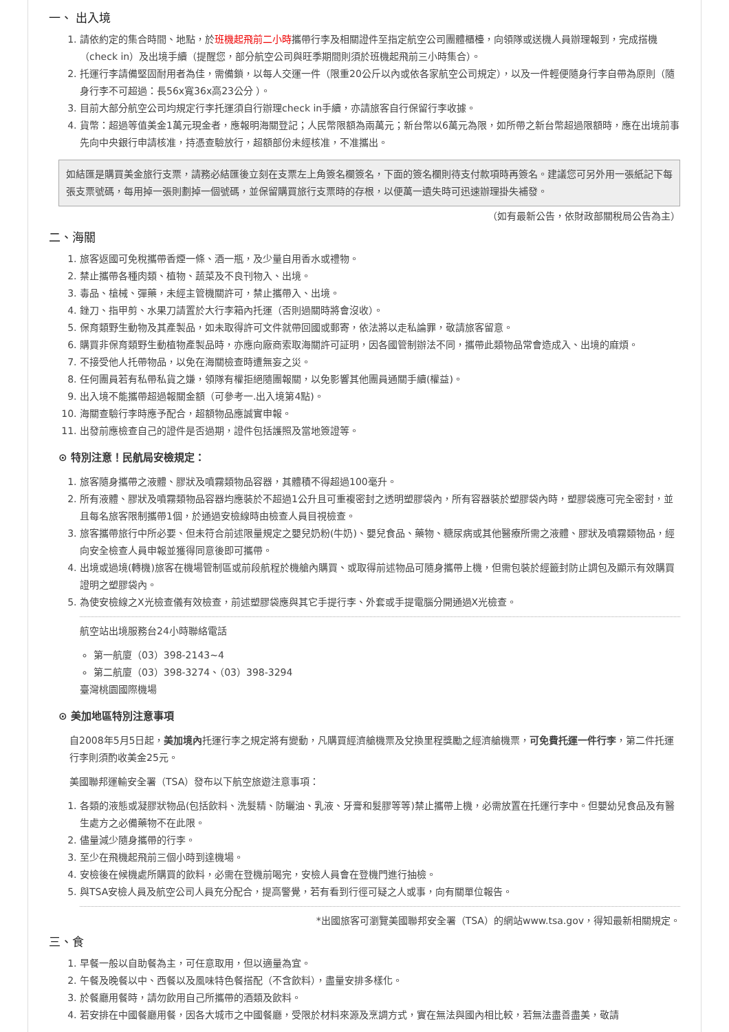一、 出入境
1. 請依約定的集合時間、地點，於班機起飛前二小時攜帶行李及相關證件至指定航空公司團體櫃檯，向領隊或送機人員辦理報到，完成搭機（check in）及出境手續（提醒您，部分航空公司與旺季期間則須於班機起飛前三小時集合）。
2. 托運行李請備堅固耐用者為佳，需備鎖，以每人交運一件（限重20公斤以內或依各家航空公司規定），以及一件輕便隨身行李自帶為原則（隨身行李不可超過：長56x寬36x高23公分 ）。
3. 目前大部分航空公司均規定行李托運須自行辦理check in手續，亦請旅客自行保留行李收據。
4. 貨幣：超過等值美金1萬元現金者，應報明海關登記；人民幣限額為兩萬元；新台幣以6萬元為限，如所帶之新台幣超過限額時，應在出境前事先向中央銀行申請核准，持憑查驗放行，超額部份未經核准，不准攜出。
如結匯是購買美金旅行支票，請務必結匯後立刻在支票左上角簽名欄簽名，下面的簽名欄則待支付款項時再簽名。建議您可另外用一張紙記下每張支票號碼，每用掉一張則劃掉一個號碼，並保留購買旅行支票時的存根，以便萬一遺失時可迅速辦理掛失補發。
（如有最新公告，依財政部關稅局公告為主）
二、海關
1. 旅客返國可免稅攜帶香煙一條、酒一瓶，及少量自用香水或禮物。
2. 禁止攜帶各種肉類、植物、蔬菜及不良刊物入、出境。
3. 毒品、槍械、彈藥，未經主管機關許可，禁止攜帶入、出境。
4. 銼刀、指甲剪、水果刀請置於大行李箱內托運（否則過關時將會沒收）。
5. 保育類野生動物及其產製品，如未取得許可文件就帶回國或郵寄，依法將以走私論罪，敬請旅客留意。
6. 購買非保育類野生動植物產製品時，亦應向廠商索取海關許可証明，因各國管制辦法不同，攜帶此類物品常會造成入、出境的麻煩。
7. 不接受他人托帶物品，以免在海關檢查時遭無妄之災。
8. 任何團員若有私帶私貨之嫌，領隊有權拒絕隨團報關，以免影響其他團員通關手續(權益)。
9. 出入境不能攜帶超過報關金額（可參考一.出入境第4點)。
10. 海關查驗行李時應予配合，超額物品應誠實申報。
11. 出發前應檢查自己的證件是否過期，證件包括護照及當地簽證等。
⊙ 特別注意！民航局安檢規定：
1. 旅客隨身攜帶之液體、膠狀及噴霧類物品容器，其體積不得超過100毫升。
2. 所有液體、膠狀及噴霧類物品容器均應裝於不超過1公升且可重複密封之透明塑膠袋內，所有容器裝於塑膠袋內時，塑膠袋應可完全密封，並且每名旅客限制攜帶1個，於通過安檢線時由檢查人員目視檢查。
3. 旅客攜帶旅行中所必要、但未符合前述限量規定之嬰兒奶粉(牛奶)、嬰兒食品、藥物、糖尿病或其他醫療所需之液體、膠狀及噴霧類物品，經向安全檢查人員申報並獲得同意後即可攜帶。
4. 出境或過境(轉機)旅客在機場管制區或前段航程於機艙內購買、或取得前述物品可隨身攜帶上機，但需包裝於經籤封防止調包及顯示有效購買證明之塑膠袋內。
5. 為使安檢線之X光檢查儀有效檢查，前述塑膠袋應與其它手提行李、外套或手提電腦分開通過X光檢查。
航空站出境服務台24小時聯絡電話
第一航廈（03）398-2143~4
第二航廈（03）398-3274、（03）398-3294
臺灣桃園國際機場
⊙ 美加地區特別注意事項
自2008年5月5日起，美加境內托運行李之規定將有變動，凡購買經濟艙機票及兌換里程獎勵之經濟艙機票，可免費托運一件行李，第二件托運行李則須酌收美金25元。
美國聯邦運輸安全署（TSA）發布以下航空旅遊注意事項：
1. 各類的液態或凝膠狀物品(包括飲料、洗髮精、防曬油、乳液、牙膏和髮膠等等)禁止攜帶上機，必需放置在托運行李中。但嬰幼兒食品及有醫生處方之必備藥物不在此限。
2. 儘量減少隨身攜帶的行李。
3. 至少在飛機起飛前三個小時到達機場。
4. 安檢後在候機處所購買的飲料，必需在登機前喝完，安檢人員會在登機門進行抽檢。
5. 與TSA安檢人員及航空公司人員充分配合，提高警覺，若有看到行徑可疑之人或事，向有關單位報告。
*出國旅客可瀏覽美國聯邦安全署（TSA）的網站www.tsa.gov，得知最新相關規定。
三、食
1. 早餐一般以自助餐為主，可任意取用，但以適量為宜。
2. 午餐及晚餐以中、西餐以及風味特色餐搭配（不含飲料），盡量安排多樣化。
3. 於餐廳用餐時，請勿飲用自己所攜帶的酒類及飲料。
4. 若安排在中國餐廳用餐，因各大城市之中國餐廳，受限於材料來源及烹調方式，實在無法與國內相比較，若無法盡善盡美，敬請